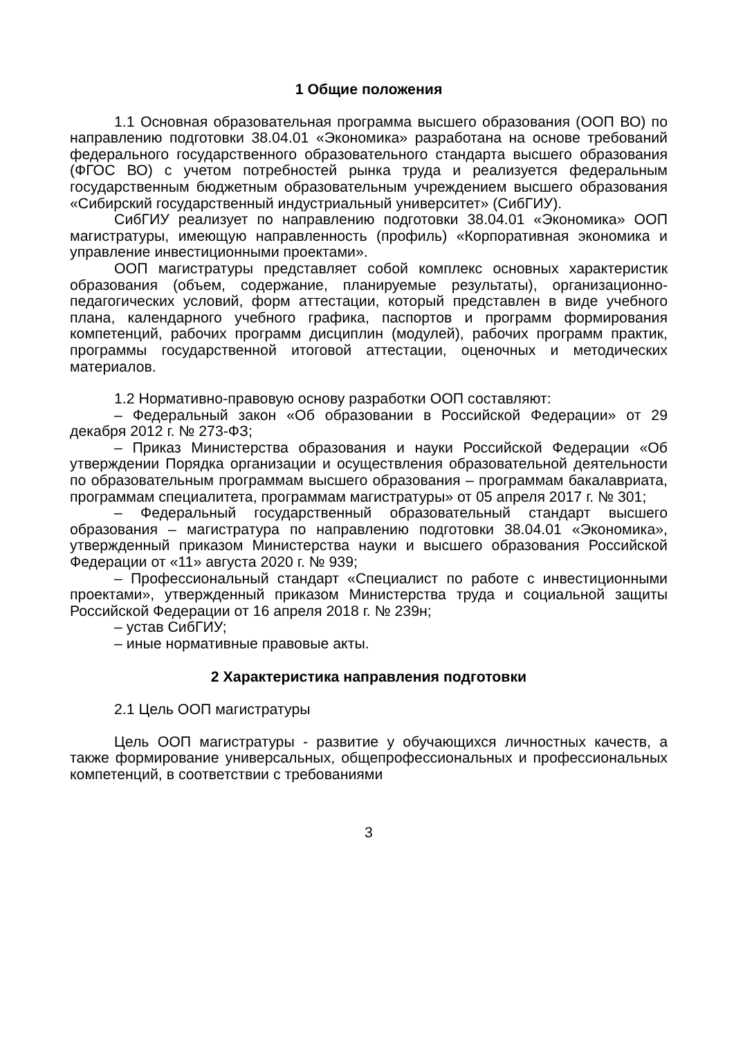1 Общие положения
1.1 Основная образовательная программа высшего образования (ООП ВО) по направлению подготовки 38.04.01 «Экономика» разработана на основе требований федерального государственного образовательного стандарта высшего образования (ФГОС ВО) с учетом потребностей рынка труда и реализуется федеральным государственным бюджетным образовательным учреждением высшего образования «Сибирский государственный индустриальный университет» (СибГИУ).
СибГИУ реализует по направлению подготовки 38.04.01 «Экономика» ООП магистратуры, имеющую направленность (профиль) «Корпоративная экономика и управление инвестиционными проектами».
ООП магистратуры представляет собой комплекс основных характеристик образования (объем, содержание, планируемые результаты), организационно-педагогических условий, форм аттестации, который представлен в виде учебного плана, календарного учебного графика, паспортов и программ формирования компетенций, рабочих программ дисциплин (модулей), рабочих программ практик, программы государственной итоговой аттестации, оценочных и методических материалов.
1.2 Нормативно-правовую основу разработки ООП составляют:
– Федеральный закон «Об образовании в Российской Федерации» от 29 декабря 2012 г. № 273-ФЗ;
– Приказ Министерства образования и науки Российской Федерации «Об утверждении Порядка организации и осуществления образовательной деятельности по образовательным программам высшего образования – программам бакалавриата, программам специалитета, программам магистратуры» от 05 апреля 2017 г. № 301;
– Федеральный государственный образовательный стандарт высшего образования – магистратура по направлению подготовки 38.04.01 «Экономика», утвержденный приказом Министерства науки и высшего образования Российской Федерации от «11» августа 2020 г. № 939;
– Профессиональный стандарт «Специалист по работе с инвестиционными проектами», утвержденный приказом Министерства труда и социальной защиты Российской Федерации от 16 апреля 2018 г. № 239н;
– устав СибГИУ;
– иные нормативные правовые акты.
2 Характеристика направления подготовки
2.1 Цель ООП магистратуры
Цель ООП магистратуры - развитие у обучающихся личностных качеств, а также формирование универсальных, общепрофессиональных и профессиональных компетенций, в соответствии с требованиями
3